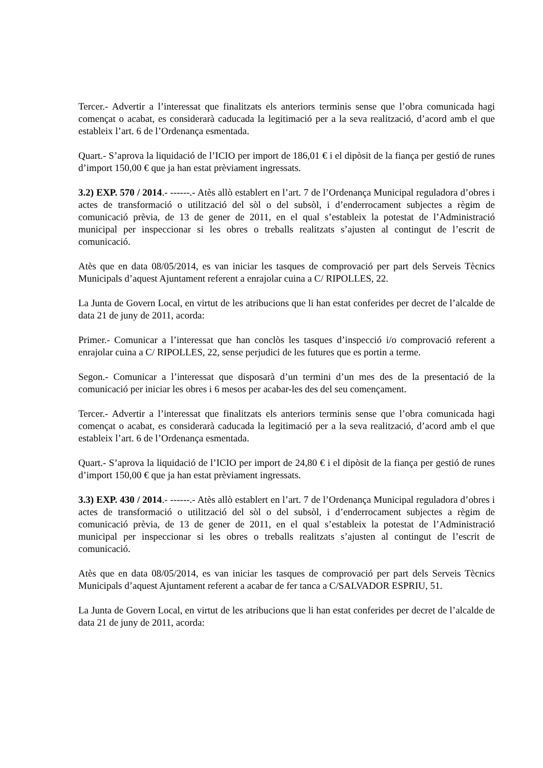Tercer.- Advertir a l’interessat que finalitzats els anteriors terminis sense que l’obra comunicada hagi començat o acabat, es considerarà caducada la legitimació per a la seva realització, d’acord amb el que estableix l’art. 6 de l’Ordenança esmentada.
Quart.- S’aprova la liquidació de l’ICIO per import de 186,01 € i el dipòsit de la fiança per gestió de runes d’import 150,00 € que ja han estat prèviament ingressats.
3.2) EXP. 570 / 2014.- ------.- Atès allò establert en l’art. 7 de l’Ordenança Municipal reguladora d’obres i actes de transformació o utilització del sòl o del subsòl, i d’enderrocament subjectes a règim de comunicació prèvia, de 13 de gener de 2011, en el qual s’estableix la potestat de l’Administració municipal per inspeccionar si les obres o treballs realitzats s’ajusten al contingut de l’escrit de comunicació.
Atès que en data 08/05/2014, es van iniciar les tasques de comprovació per part dels Serveis Tècnics Municipals d’aquest Ajuntament referent a enrajolar cuina a C/ RIPOLLES, 22.
La Junta de Govern Local, en virtut de les atribucions que li han estat conferides per decret de l’alcalde de data 21 de juny de 2011, acorda:
Primer.- Comunicar a l’interessat que han conclòs les tasques d’inspecció i/o comprovació referent a enrajolar cuina a C/ RIPOLLES, 22, sense perjudici de les futures que es portin a terme.
Segon.- Comunicar a l’interessat que disposarà d’un termini d’un mes des de la presentació de la comunicació per iniciar les obres i 6 mesos per acabar-les des del seu començament.
Tercer.- Advertir a l’interessat que finalitzats els anteriors terminis sense que l’obra comunicada hagi començat o acabat, es considerarà caducada la legitimació per a la seva realització, d’acord amb el que estableix l’art. 6 de l’Ordenança esmentada.
Quart.- S’aprova la liquidació de l’ICIO per import de 24,80 € i el dipòsit de la fiança per gestió de runes d’import 150,00 € que ja han estat prèviament ingressats.
3.3) EXP. 430 / 2014.- ------.- Atès allò establert en l’art. 7 de l’Ordenança Municipal reguladora d’obres i actes de transformació o utilització del sòl o del subsòl, i d’enderrocament subjectes a règim de comunicació prèvia, de 13 de gener de 2011, en el qual s’estableix la potestat de l’Administració municipal per inspeccionar si les obres o treballs realitzats s’ajusten al contingut de l’escrit de comunicació.
Atès que en data 08/05/2014, es van iniciar les tasques de comprovació per part dels Serveis Tècnics Municipals d’aquest Ajuntament referent a acabar de fer tanca a C/SALVADOR ESPRIU, 51.
La Junta de Govern Local, en virtut de les atribucions que li han estat conferides per decret de l’alcalde de data 21 de juny de 2011, acorda: